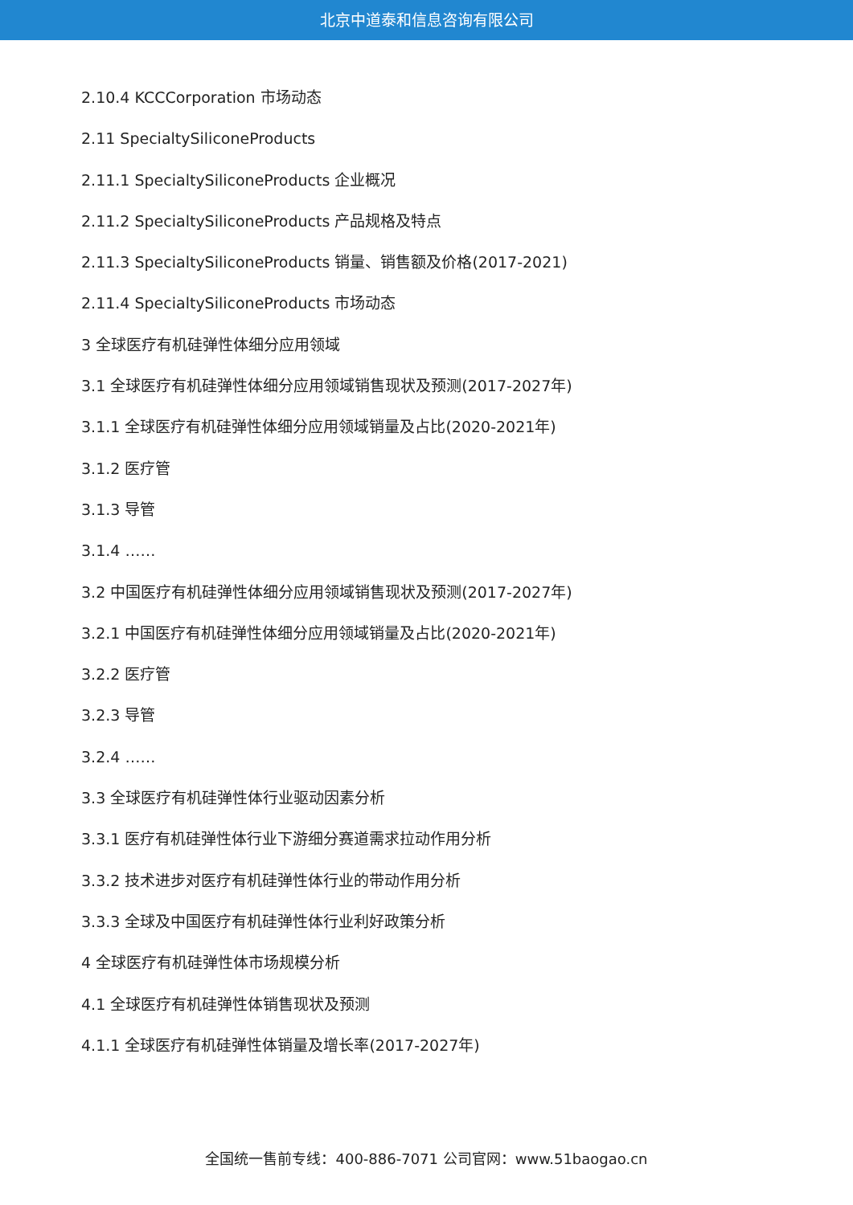北京中道泰和信息咨询有限公司
2.10.4 KCCCorporation 市场动态
2.11 SpecialtySiliconeProducts
2.11.1 SpecialtySiliconeProducts 企业概况
2.11.2 SpecialtySiliconeProducts 产品规格及特点
2.11.3 SpecialtySiliconeProducts 销量、销售额及价格(2017-2021)
2.11.4 SpecialtySiliconeProducts 市场动态
3 全球医疗有机硅弹性体细分应用领域
3.1 全球医疗有机硅弹性体细分应用领域销售现状及预测(2017-2027年)
3.1.1 全球医疗有机硅弹性体细分应用领域销量及占比(2020-2021年)
3.1.2 医疗管
3.1.3 导管
3.1.4 ……
3.2 中国医疗有机硅弹性体细分应用领域销售现状及预测(2017-2027年)
3.2.1 中国医疗有机硅弹性体细分应用领域销量及占比(2020-2021年)
3.2.2 医疗管
3.2.3 导管
3.2.4 ……
3.3 全球医疗有机硅弹性体行业驱动因素分析
3.3.1 医疗有机硅弹性体行业下游细分赛道需求拉动作用分析
3.3.2 技术进步对医疗有机硅弹性体行业的带动作用分析
3.3.3 全球及中国医疗有机硅弹性体行业利好政策分析
4 全球医疗有机硅弹性体市场规模分析
4.1 全球医疗有机硅弹性体销售现状及预测
4.1.1 全球医疗有机硅弹性体销量及增长率(2017-2027年)
全国统一售前专线：400-886-7071 公司官网：www.51baogao.cn